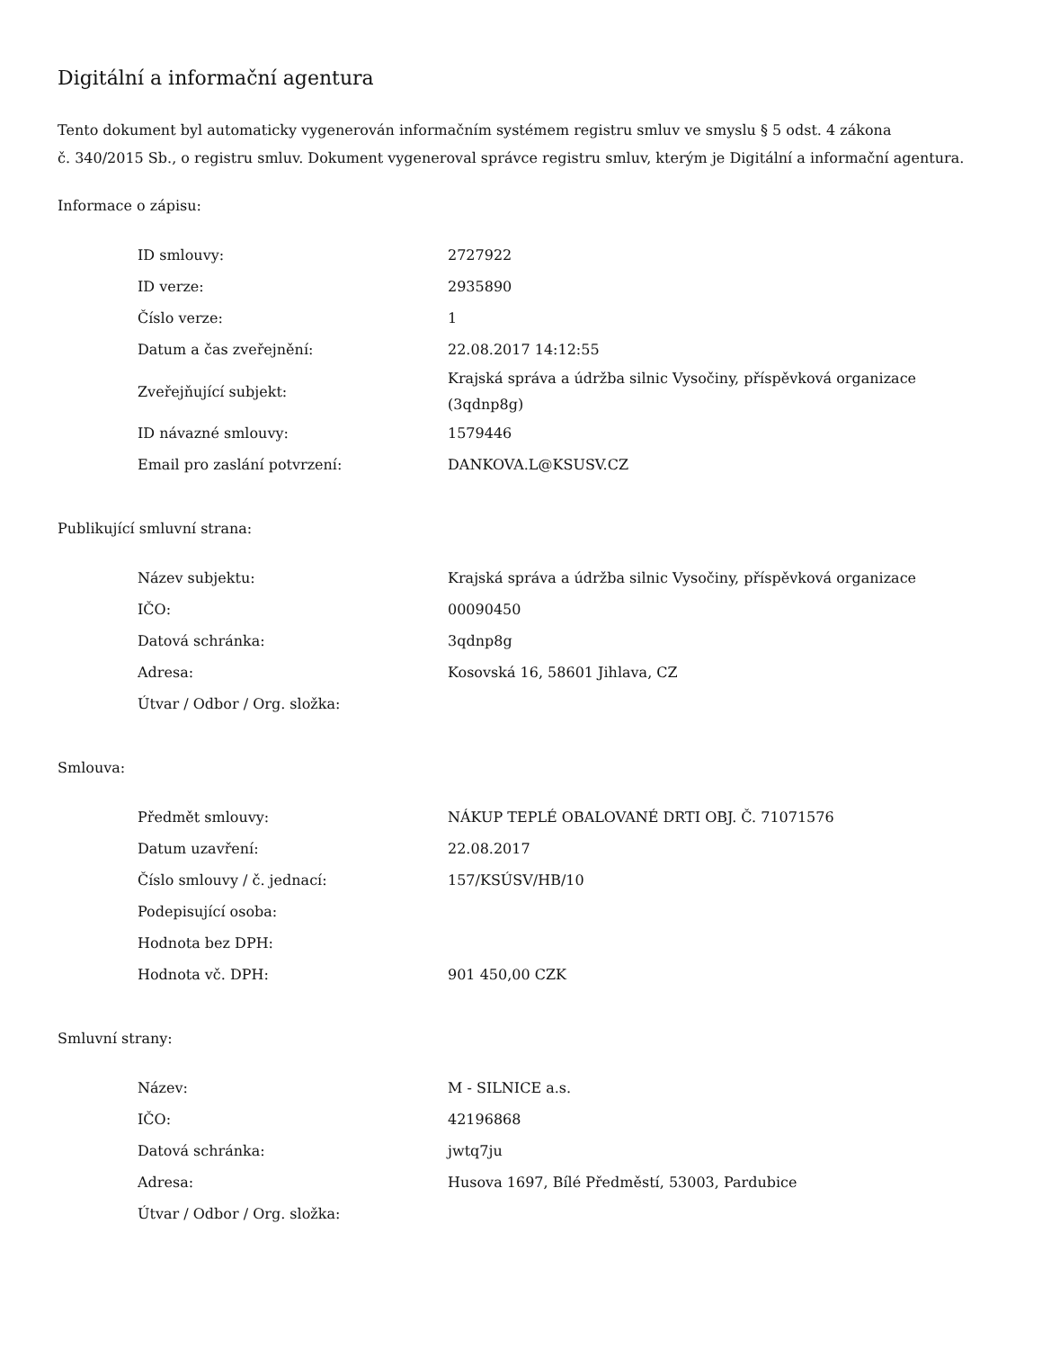Digitální a informační agentura
Tento dokument byl automaticky vygenerován informačním systémem registru smluv ve smyslu § 5 odst. 4 zákona
č. 340/2015 Sb., o registru smluv. Dokument vygeneroval správce registru smluv, kterým je Digitální a informační agentura.
Informace o zápisu:
| ID smlouvy: | 2727922 |
| ID verze: | 2935890 |
| Číslo verze: | 1 |
| Datum a čas zveřejnění: | 22.08.2017 14:12:55 |
| Zveřejňující subjekt: | Krajská správa a údržba silnic Vysočiny, příspěvková organizace (3qdnp8g) |
| ID návazné smlouvy: | 1579446 |
| Email pro zaslání potvrzení: | DANKOVA.L@KSUSV.CZ |
Publikující smluvní strana:
| Název subjektu: | Krajská správa a údržba silnic Vysočiny, příspěvková organizace |
| IČO: | 00090450 |
| Datová schránka: | 3qdnp8g |
| Adresa: | Kosovská 16, 58601 Jihlava, CZ |
| Útvar / Odbor / Org. složka: | |
Smlouva:
| Předmět smlouvy: | NÁKUP TEPLÉ OBALOVANÉ DRTI OBJ. Č. 71071576 |
| Datum uzavření: | 22.08.2017 |
| Číslo smlouvy / č. jednací: | 157/KSÚSV/HB/10 |
| Podepisující osoba: | |
| Hodnota bez DPH: | |
| Hodnota vč. DPH: | 901 450,00 CZK |
Smluvní strany:
| Název: | M - SILNICE a.s. |
| IČO: | 42196868 |
| Datová schránka: | jwtq7ju |
| Adresa: | Husova 1697, Bílé Předměstí, 53003, Pardubice |
| Útvar / Odbor / Org. složka: | |